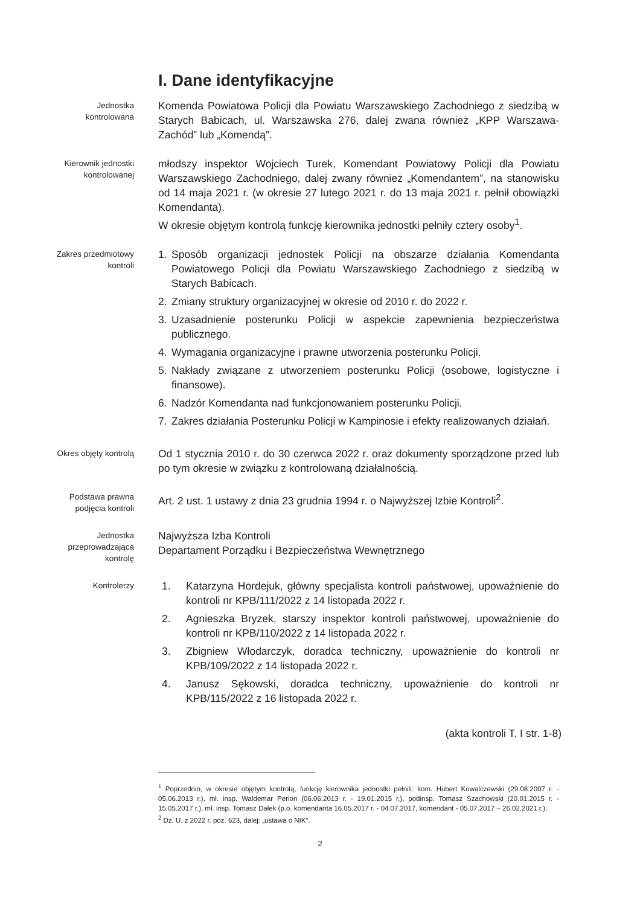I. Dane identyfikacyjne
Jednostka
kontrolowana
Komenda Powiatowa Policji dla Powiatu Warszawskiego Zachodniego z siedzibą w Starych Babicach, ul. Warszawska 276, dalej zwana również „KPP Warszawa-Zachód” lub „Komendą”.
Kierownik jednostki
kontrolowanej
młodszy inspektor Wojciech Turek, Komendant Powiatowy Policji dla Powiatu Warszawskiego Zachodniego, dalej zwany również „Komendantem”, na stanowisku od 14 maja 2021 r. (w okresie 27 lutego 2021 r. do 13 maja 2021 r. pełnił obowiązki Komendanta).
W okresie objętym kontrolą funkcję kierownika jednostki pełniły cztery osoby<sup>1</sup>.
Zakres przedmiotowy
kontroli
1. Sposób organizacji jednostek Policji na obszarze działania Komendanta Powiatowego Policji dla Powiatu Warszawskiego Zachodniego z siedzibą w Starych Babicach.
2. Zmiany struktury organizacyjnej w okresie od 2010 r. do 2022 r.
3. Uzasadnienie posterunku Policji w aspekcie zapewnienia bezpieczeństwa publicznego.
4. Wymagania organizacyjne i prawne utworzenia posterunku Policji.
5. Nakłady związane z utworzeniem posterunku Policji (osobowe, logistyczne i finansowe).
6. Nadzór Komendanta nad funkcjonowaniem posterunku Policji.
7. Zakres działania Posterunku Policji w Kampinosie i efekty realizowanych działań.
Okres objęty kontrolą
Od 1 stycznia 2010 r. do 30 czerwca 2022 r. oraz dokumenty sporządzone przed lub po tym okresie w związku z kontrolowaną działalnością.
Podstawa prawna
podjęcia kontroli
Art. 2 ust. 1 ustawy z dnia 23 grudnia 1994 r. o Najwyższej Izbie Kontroli<sup>2</sup>.
Jednostka
przeprowadzająca
kontrolę
Najwyższa Izba Kontroli
Departament Porządku i Bezpieczeństwa Wewnętrznego
Kontrolerzy
1. Katarzyna Hordejuk, główny specjalista kontroli państwowej, upoważnienie do kontroli nr KPB/111/2022 z 14 listopada 2022 r.
2. Agnieszka Bryzek, starszy inspektor kontroli państwowej, upoważnienie do kontroli nr KPB/110/2022 z 14 listopada 2022 r.
3. Zbigniew Włodarczyk, doradca techniczny, upoważnienie do kontroli nr KPB/109/2022 z 14 listopada 2022 r.
4. Janusz Sękowski, doradca techniczny, upoważnienie do kontroli nr KPB/115/2022 z 16 listopada 2022 r.
(akta kontroli T. I str. 1-8)
<sup>1</sup> Poprzednio, w okresie objętym kontrolą, funkcję kierownika jednostki pełnili: kom. Hubert Kowalczewski (29.08.2007 r. - 05.06.2013 r.), mł. insp. Waldemar Perion (06.06.2013 r. - 19.01.2015 r.), podinsp. Tomasz Szachowski (20.01.2015 r. - 15.05.2017 r.), mł. insp. Tomasz Dałek (p.o. komendanta 16.05.2017 r. - 04.07.2017, komendant - 05.07.2017 – 26.02.2021 r.).
<sup>2</sup> Dz. U. z 2022 r. poz. 623, dalej: „ustawa o NIK”.
2